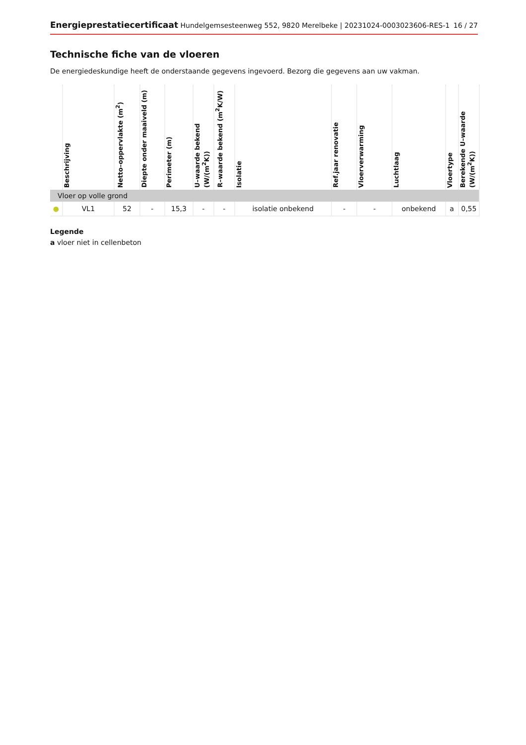Energieprestatiecertificaat Hundelgemsesteenweg 552, 9820 Merelbeke | 20231024-0003023606-RES-1 16 / 27
Technische fiche van de vloeren
De energiedeskundige heeft de onderstaande gegevens ingevoerd. Bezorg die gegevens aan uw vakman.
| | Beschrijving | Netto–oppervlakte (m<sup>2</sup>) | Diepte onder maaiveld (m) | Perimeter (m) | U–waarde bekend (W/(m<sup>2</sup>K)) | R–waarde bekend (m<sup>2</sup>K/W) | Isolatie | Ref.jaar renovatie | Vloerverwarming | Luchtlaag | Vloertype | Berekende U–waarde (W/(m<sup>2</sup>K)) |
| --- | --- | --- | --- | --- | --- | --- | --- | --- | --- | --- | --- | --- |
| Vloer op volle grond | | | | | | | | | | | | |
| ● | VL1 | 52 | - | 15,3 | - | - | isolatie onbekend | - | - | onbekend | a | 0,55 |
Legende
a vloer niet in cellenbeton